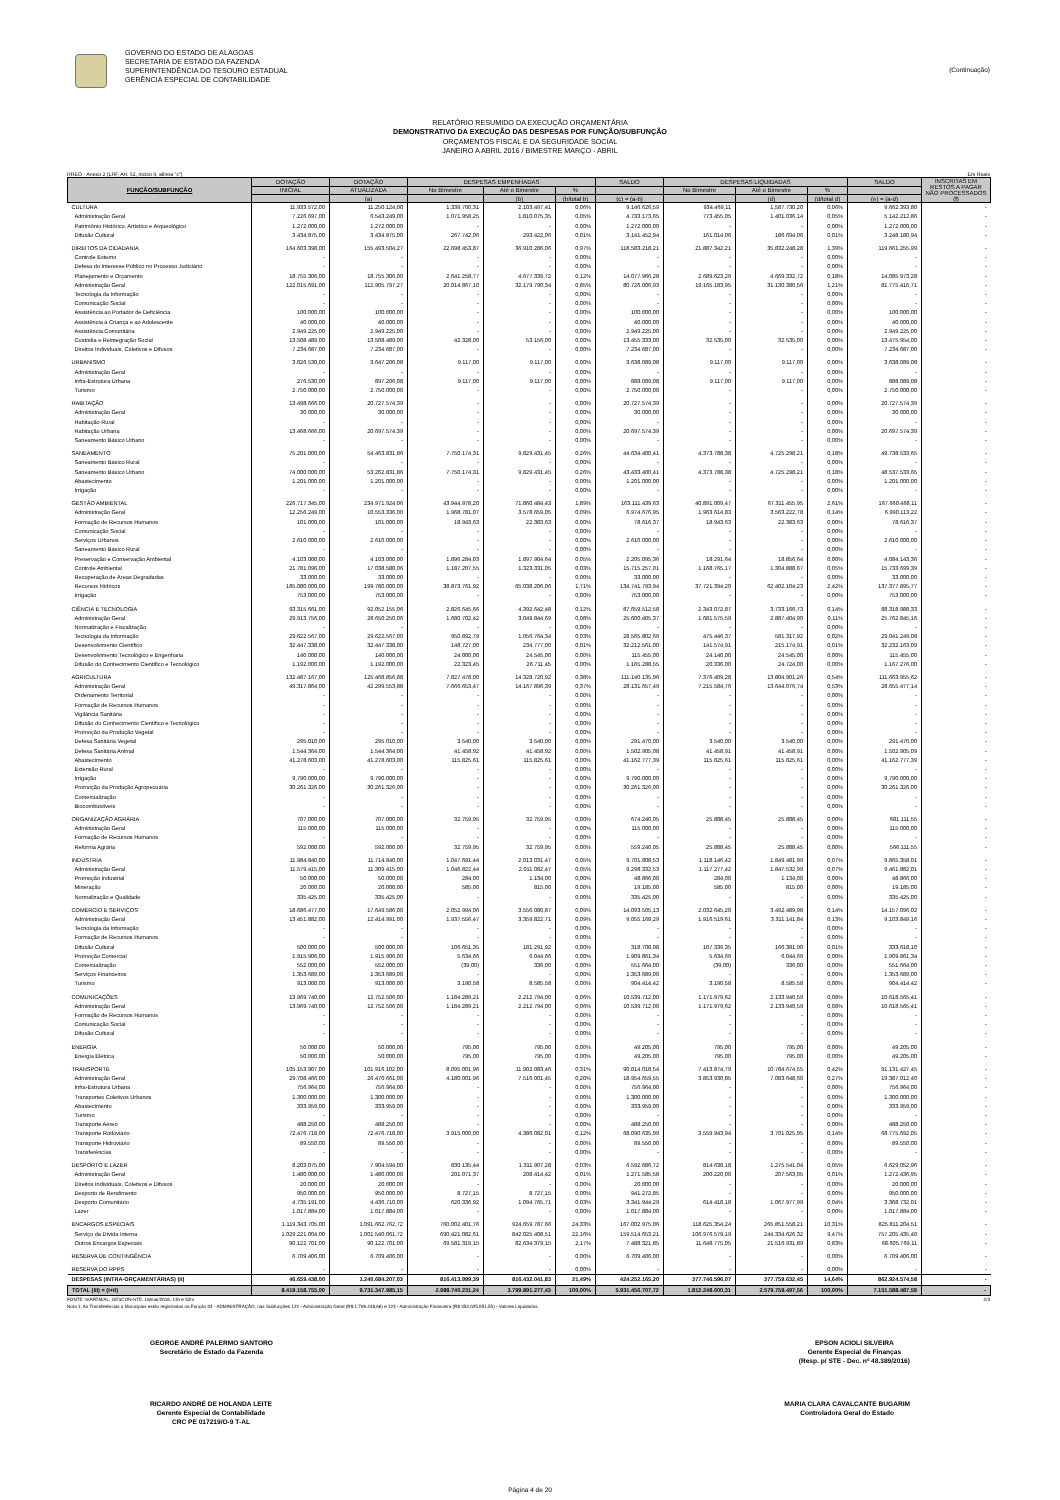GOVERNO DO ESTADO DE ALAGOAS
SECRETARIA DE ESTADO DA FAZENDA
SUPERINTENDÊNCIA DO TESOURO ESTADUAL
GERÊNCIA ESPECIAL DE CONTABILIDADE
(Continuação)
RELATÓRIO RESUMIDO DA EXECUÇÃO ORÇAMENTÁRIA
DEMONSTRATIVO DA EXECUÇÃO DAS DESPESAS POR FUNÇÃO/SUBFUNÇÃO
ORÇAMENTOS FISCAL E DA SEGURIDADE SOCIAL
JANEIRO A ABRIL 2016 / BIMESTRE MARÇO - ABRIL
RREO - Anexo 2 (LRF, Art. 52, inciso II, alínea "c") Em Reais
| FUNÇÃO/SUBFUNÇÃO | DOTAÇÃO | DOTAÇÃO | DESPESAS EMPENHADAS | | | SALDO | DESPESAS LIQUIDADAS | | | SALDO | INSCRITAS EM RESTOS A PAGAR NÃO PROCESSADOS (f) |
| --- | --- | --- | --- | --- | --- | --- | --- | --- | --- | --- | --- |
| | INICIAL | ATUALIZADA | No Bimestre | Até o Bimestre | % | | No Bimestre | Até o Bimestre | % | | |
| | | (a) | | (b) | (b/total b) | (c) = (a-b) | | (d) | (d/total d) | (e) = (a-d) | |
| CULTURA | 11.933.572,00 | 11.250.124,00 | 1.339.700,31 | 2.103.497,41 | 0,06% | 9.146.626,59 | 934.469,11 | 1.587.730,20 | 0,06% | 9.662.393,80 | - |
| Administração Geral | 7.226.697,00 | 6.543.249,00 | 1.071.958,25 | 1.810.075,35 | 0,05% | 4.733.173,65 | 773.455,05 | 1.401.036,14 | 0,05% | 5.142.212,86 | - |
| Patrimônio Histórico, Artístico e Arqueológico | 1.272.000,00 | 1.272.000,00 | - | - | 0,00% | 1.272.000,00 | - | - | 0,00% | 1.272.000,00 | - |
| Difusão Cultural | 3.434.875,00 | 3.434.875,00 | 267.742,06 | 293.422,06 | 0,01% | 3.141.452,94 | 161.014,06 | 186.694,06 | 0,01% | 3.248.180,94 | - |
| DIREITOS DA CIDADANIA | 164.603.398,00 | 155.493.504,27 | 22.698.453,87 | 36.910.286,06 | 0,97% | 118.583.218,21 | 21.887.342,21 | 35.832.248,28 | 1,39% | 119.661.255,99 | - |
| Controle Externo | - | - | - | - | 0,00% | - | - | - | 0,00% | - | - |
| Defesa do Interesse Público no Processo Judiciário | - | - | - | - | 0,00% | - | - | - | 0,00% | - | - |
| Planejamento e Orçamento | 18.755.306,00 | 18.755.306,00 | 2.641.258,77 | 4.677.339,72 | 0,12% | 14.077.966,28 | 2.689.623,26 | 4.669.332,72 | 0,18% | 14.085.973,28 | - |
| Administração Geral | 122.015.691,00 | 112.905.797,27 | 20.014.867,10 | 32.179.790,34 | 0,85% | 80.726.006,93 | 19.165.183,95 | 31.130.380,56 | 1,21% | 81.775.416,71 | - |
| Tecnologia da Informação | - | - | - | - | 0,00% | - | - | - | 0,00% | - | - |
| Comunicação Social | - | - | - | - | 0,00% | - | - | - | 0,00% | - | - |
| Assistência ao Portador de Deficiência | 100.000,00 | 100.000,00 | - | - | 0,00% | 100.000,00 | - | - | 0,00% | 100.000,00 | - |
| Assistência à Criança e ao Adolescente | 40.000,00 | 40.000,00 | - | - | 0,00% | 40.000,00 | - | - | 0,00% | 40.000,00 | - |
| Assistência Comunitária | 2.949.225,00 | 2.949.225,00 | - | - | 0,00% | 2.949.225,00 | - | - | 0,00% | 2.949.225,00 | - |
| Custódia e Reintegração Social | 13.508.489,00 | 13.508.489,00 | 42.328,00 | 53.156,00 | 0,00% | 13.455.333,00 | 32.535,00 | 32.535,00 | 0,00% | 13.475.954,00 | - |
| Direitos Individuais, Coletivos e Difusos | 7.234.687,00 | 7.234.687,00 | - | - | 0,00% | 7.234.687,00 | - | - | 0,00% | 7.234.687,00 | - |
| URBANISMO | 3.026.530,00 | 3.647.206,08 | 9.117,00 | 9.117,00 | 0,00% | 3.638.089,08 | 9.117,00 | 9.117,00 | 0,00% | 3.638.089,08 | - |
| Administração Geral | - | - | - | - | 0,00% | - | - | - | 0,00% | - | - |
| Infra-Estrutura Urbana | 276.530,00 | 897.206,08 | 9.117,00 | 9.117,00 | 0,00% | 888.089,08 | 9.117,00 | 9.117,00 | 0,00% | 888.089,08 | - |
| Turismo | 2.750.000,00 | 2.750.000,00 | - | - | 0,00% | 2.750.000,00 | - | - | 0,00% | 2.750.000,00 | - |
| HABITAÇÃO | 13.498.666,00 | 20.727.574,39 | - | - | 0,00% | 20.727.574,39 | - | - | 0,00% | 20.727.574,39 | - |
| Administração Geral | 30.000,00 | 30.000,00 | - | - | 0,00% | 30.000,00 | - | - | 0,00% | 30.000,00 | - |
| Habitação Rural | - | - | - | - | 0,00% | - | - | - | 0,00% | - | - |
| Habitação Urbana | 13.468.666,00 | 20.697.574,39 | - | - | 0,00% | 20.697.574,39 | - | - | 0,00% | 20.697.574,39 | - |
| Saneamento Básico Urbano | - | - | - | - | 0,00% | - | - | - | 0,00% | - | - |
| SANEAMENTO | 75.201.000,00 | 54.463.831,86 | 7.750.174,31 | 9.829.431,45 | 0,26% | 44.634.400,41 | 4.373.788,38 | 4.725.298,21 | 0,18% | 49.738.533,65 | - |
| Saneamento Básico Rural | - | - | - | - | 0,00% | - | - | - | 0,00% | - | - |
| Saneamento Básico Urbano | 74.000.000,00 | 53.262.831,86 | 7.750.174,31 | 9.829.431,45 | 0,26% | 43.433.400,41 | 4.373.788,38 | 4.725.298,21 | 0,18% | 48.537.533,65 | - |
| Abastecimento | 1.201.000,00 | 1.201.000,00 | - | - | 0,00% | 1.201.000,00 | - | - | 0,00% | 1.201.000,00 | - |
| Irrigação | - | - | - | - | 0,00% | - | - | - | 0,00% | - | - |
| GESTÃO AMBIENTAL | 226.717.345,00 | 234.971.924,06 | 43.944.978,20 | 71.860.484,43 | 1,89% | 163.111.439,63 | 40.891.009,47 | 67.311.455,95 | 2,61% | 167.660.468,11 | - |
| Administração Geral | 12.256.249,00 | 10.553.336,00 | 1.968.781,07 | 3.578.659,05 | 0,09% | 6.974.676,95 | 1.963.614,83 | 3.563.222,78 | 0,14% | 6.990.113,22 | - |
| Formação de Recursos Humanos | 101.000,00 | 101.000,00 | 18.943,63 | 22.383,63 | 0,00% | 78.616,37 | 18.943,63 | 22.383,63 | 0,00% | 78.616,37 | - |
| Comunicação Social | - | - | - | - | 0,00% | - | - | - | 0,00% | - | - |
| Serviços Urbanos | 2.610.000,00 | 2.610.000,00 | - | - | 0,00% | 2.610.000,00 | - | - | 0,00% | 2.610.000,00 | - |
| Saneamento Básico Rural | - | - | - | - | 0,00% | - | - | - | 0,00% | - | - |
| Preservação e Conservação Ambiental | 4.103.000,00 | 4.103.000,00 | 1.896.284,03 | 1.897.904,64 | 0,05% | 2.205.095,36 | 18.291,64 | 18.856,64 | 0,00% | 4.084.143,36 | - |
| Controle Ambiental | 21.781.096,00 | 17.038.588,06 | 1.187.207,55 | 1.323.331,05 | 0,03% | 15.715.257,01 | 1.168.765,17 | 1.304.888,67 | 0,05% | 15.733.699,39 | - |
| Recuperação de Áreas Degradadas | 33.000,00 | 33.000,00 | - | - | 0,00% | 33.000,00 | - | - | 0,00% | 33.000,00 | - |
| Recursos Hídricos | 185.080.000,00 | 199.780.000,00 | 38.873.761,92 | 65.038.206,06 | 1,71% | 134.741.793,94 | 37.721.394,20 | 62.402.104,23 | 2,42% | 137.377.895,77 | - |
| Irrigação | 753.000,00 | 753.000,00 | - | - | 0,00% | 753.000,00 | - | - | 0,00% | 753.000,00 | - |
| CIÊNCIA E TECNOLOGIA | 93.315.661,00 | 92.052.155,06 | 2.826.645,66 | 4.392.642,48 | 0,12% | 87.659.512,58 | 2.343.072,87 | 3.733.166,73 | 0,14% | 88.318.988,33 | - |
| Administração Geral | 29.913.756,00 | 28.650.250,06 | 1.680.702,42 | 3.049.844,69 | 0,08% | 25.600.405,37 | 1.681.575,59 | 2.887.404,90 | 0,11% | 25.762.845,16 | - |
| Normatização e Fiscalização | - | - | - | - | 0,00% | - | - | - | 0,00% | - | - |
| Tecnologia da Informação | 29.622.567,00 | 29.622.567,00 | 950.892,79 | 1.056.764,34 | 0,03% | 28.565.802,66 | 475.446,37 | 581.317,92 | 0,02% | 29.041.249,08 | - |
| Desenvolvimento Científico | 32.447.338,00 | 32.447.338,00 | 148.727,00 | 234.777,00 | 0,01% | 32.212.561,00 | 141.574,91 | 215.174,91 | 0,01% | 32.232.163,09 | - |
| Desenvolvimento Tecnológico e Engenharia | 140.000,00 | 140.000,00 | 24.000,00 | 24.545,00 | 0,00% | 115.455,00 | 24.140,00 | 24.545,00 | 0,00% | 115.455,00 | - |
| Difusão do Conhecimento Científico e Tecnológico | 1.192.000,00 | 1.192.000,00 | 22.323,45 | 26.711,45 | 0,00% | 1.165.288,55 | 20.336,00 | 24.724,00 | 0,00% | 1.167.276,00 | - |
| AGRICULTURA | 132.487.167,00 | 125.468.856,88 | 7.827.478,00 | 14.328.720,92 | 0,38% | 111.140.135,96 | 7.376.409,28 | 13.804.901,26 | 0,54% | 111.663.955,62 | - |
| Administração Geral | 49.317.864,00 | 42.299.553,88 | 7.666.653,47 | 14.167.896,39 | 0,37% | 28.131.657,49 | 7.215.584,76 | 13.644.076,74 | 0,53% | 28.655.477,14 | - |
| Ordenamento Territorial | - | - | - | - | 0,00% | - | - | - | 0,00% | - | - |
| Formação de Recursos Humanos | - | - | - | - | 0,00% | - | - | - | 0,00% | - | - |
| Vigilância Sanitária | - | - | - | - | 0,00% | - | - | - | 0,00% | - | - |
| Difusão do Conhecimento Científico e Tecnológico | - | - | - | - | 0,00% | - | - | - | 0,00% | - | - |
| Promoção da Produção Vegetal | - | - | - | - | 0,00% | - | - | - | 0,00% | - | - |
| Defesa Sanitária Vegetal | 295.010,00 | 295.010,00 | 3.540,00 | 3.540,00 | 0,00% | 291.470,00 | 3.540,00 | 3.540,00 | 0,00% | 291.470,00 | - |
| Defesa Sanitária Animal | 1.544.364,00 | 1.544.364,00 | 41.458,92 | 41.458,92 | 0,00% | 1.502.905,08 | 41.458,91 | 41.458,91 | 0,00% | 1.502.905,09 | - |
| Abastecimento | 41.278.603,00 | 41.278.603,00 | 115.825,61 | 115.825,61 | 0,00% | 41.162.777,39 | 115.825,61 | 115.825,61 | 0,00% | 41.162.777,39 | - |
| Extensão Rural | - | - | - | - | 0,00% | - | - | - | 0,00% | - | - |
| Irrigação | 9.790.000,00 | 9.790.000,00 | - | - | 0,00% | 9.790.000,00 | - | - | 0,00% | 9.790.000,00 | - |
| Promoção da Produção Agropecuária | 30.261.326,00 | 30.261.326,00 | - | - | 0,00% | 30.261.326,00 | - | - | 0,00% | 30.261.326,00 | - |
| Comercialização | - | - | - | - | 0,00% | - | - | - | 0,00% | - | - |
| Biocombustíveis | - | - | - | - | 0,00% | - | - | - | 0,00% | - | - |
| ORGANIZAÇÃO AGRÁRIA | 707.000,00 | 707.000,00 | 32.759,95 | 32.759,95 | 0,00% | 674.240,05 | 25.888,45 | 25.888,45 | 0,00% | 681.111,55 | - |
| Administração Geral | 115.000,00 | 115.000,00 | - | - | 0,00% | 115.000,00 | - | - | 0,00% | 115.000,00 | - |
| Formação de Recursos Humanos | - | - | - | - | 0,00% | - | - | - | 0,00% | - | - |
| Reforma Agrária | 592.000,00 | 592.000,00 | 32.759,95 | 32.759,95 | 0,00% | 559.240,05 | 25.888,45 | 25.888,45 | 0,00% | 566.111,55 | - |
| INDÚSTRIA | 11.984.840,00 | 11.714.840,00 | 1.047.691,44 | 2.013.031,47 | 0,05% | 9.701.808,53 | 1.118.146,42 | 1.849.481,99 | 0,07% | 9.865.358,01 | - |
| Administração Geral | 11.579.415,00 | 11.309.415,00 | 1.046.822,44 | 2.011.082,47 | 0,05% | 9.298.332,53 | 1.117.277,42 | 1.847.532,99 | 0,07% | 9.461.882,01 | - |
| Promoção Industrial | 50.000,00 | 50.000,00 | 284,00 | 1.134,00 | 0,00% | 48.866,00 | 284,00 | 1.134,00 | 0,00% | 48.866,00 | - |
| Mineração | 20.000,00 | 20.000,00 | 585,00 | 815,00 | 0,00% | 19.185,00 | 585,00 | 815,00 | 0,00% | 19.185,00 | - |
| Normalização e Qualidade | 335.425,00 | 335.425,00 | - | - | 0,00% | 335.425,00 | - | - | 0,00% | 335.425,00 | - |
| COMÉRCIO E SERVIÇOS | 18.686.477,00 | 17.649.586,00 | 2.052.994,06 | 3.556.080,87 | 0,09% | 14.093.505,13 | 2.032.645,20 | 3.492.489,98 | 0,14% | 14.157.096,02 | - |
| Administração Geral | 13.451.882,00 | 12.414.991,00 | 1.937.556,47 | 3.359.822,71 | 0,09% | 9.055.168,29 | 1.916.519,61 | 3.311.141,84 | 0,13% | 9.103.849,16 | - |
| Tecnologia da Informação | - | - | - | - | 0,00% | - | - | - | 0,00% | - | - |
| Formação de Recursos Humanos | - | - | - | - | 0,00% | - | - | - | 0,00% | - | - |
| Difusão Cultural | 500.000,00 | 500.000,00 | 106.651,35 | 181.291,92 | 0,00% | 318.708,08 | 107.339,35 | 166.381,90 | 0,01% | 333.618,10 | - |
| Promoção Comercial | 1.915.906,00 | 1.915.906,00 | 5.634,66 | 6.044,66 | 0,00% | 1.909.861,34 | 5.634,66 | 6.044,66 | 0,00% | 1.909.861,34 | - |
| Comercialização | 552.000,00 | 552.000,00 | (39,00) | 336,00 | 0,00% | 551.664,00 | (39,00) | 336,00 | 0,00% | 551.664,00 | - |
| Serviços Financeiros | 1.353.689,00 | 1.353.689,00 | - | - | 0,00% | 1.353.689,00 | - | - | 0,00% | 1.353.689,00 | - |
| Turismo | 913.000,00 | 913.000,00 | 3.190,58 | 8.585,58 | 0,00% | 904.414,42 | 3.190,58 | 8.585,58 | 0,00% | 904.414,42 | - |
| COMUNICAÇÕES | 13.969.740,00 | 12.752.506,00 | 1.184.289,21 | 2.212.794,00 | 0,06% | 10.539.712,00 | 1.171.979,62 | 2.133.940,59 | 0,08% | 10.618.565,41 | - |
| Administração Geral | 13.969.740,00 | 12.752.506,00 | 1.184.289,21 | 2.212.794,00 | 0,06% | 10.539.712,00 | 1.171.979,62 | 2.133.940,59 | 0,08% | 10.618.565,41 | - |
| Formação de Recursos Humanos | - | - | - | - | 0,00% | - | - | - | 0,00% | - | - |
| Comunicação Social | - | - | - | - | 0,00% | - | - | - | 0,00% | - | - |
| Difusão Cultural | - | - | - | - | 0,00% | - | - | - | 0,00% | - | - |
| ENERGIA | 50.000,00 | 50.000,00 | 795,00 | 795,00 | 0,00% | 49.205,00 | 795,00 | 795,00 | 0,00% | 49.205,00 | - |
| Energia Elétrica | 50.000,00 | 50.000,00 | 795,00 | 795,00 | 0,00% | 49.205,00 | 795,00 | 795,00 | 0,00% | 49.205,00 | - |
| TRANSPORTE | 105.153.907,00 | 101.916.102,00 | 8.095.001,96 | 11.902.083,46 | 0,31% | 90.014.018,54 | 7.413.874,79 | 10.784.674,55 | 0,42% | 91.131.427,45 | - |
| Administração Geral | 29.708.466,00 | 26.470.661,00 | 4.180.001,96 | 7.516.001,45 | 0,20% | 18.954.659,55 | 3.853.930,85 | 7.083.648,60 | 0,27% | 19.387.012,40 | - |
| Infra-Estrutura Urbana | 756.964,00 | 756.964,00 | - | - | 0,00% | 756.964,00 | - | - | 0,00% | 756.964,00 | - |
| Transportes Coletivos Urbanos | 1.300.000,00 | 1.300.000,00 | - | - | 0,00% | 1.300.000,00 | - | - | 0,00% | 1.300.000,00 | - |
| Abastecimento | 333.959,00 | 333.959,00 | - | - | 0,00% | 333.959,00 | - | - | 0,00% | 333.959,00 | - |
| Turismo | - | - | - | - | 0,00% | - | - | - | 0,00% | - | - |
| Transporte Aéreo | 488.250,00 | 488.250,00 | - | - | 0,00% | 488.250,00 | - | - | 0,00% | 488.250,00 | - |
| Transporte Rodoviário | 72.476.718,00 | 72.476.718,00 | 3.915.000,00 | 4.386.082,01 | 0,12% | 68.090.635,99 | 3.559.943,94 | 3.701.025,95 | 0,14% | 68.775.692,05 | - |
| Transporte Hidroviário | 89.550,00 | 89.550,00 | - | - | 0,00% | 89.550,00 | - | - | 0,00% | 89.550,00 | - |
| Transferências | - | - | - | - | 0,00% | - | - | - | 0,00% | - | - |
| DESPORTO E LAZER | 8.203.075,00 | 7.904.594,00 | 830.135,44 | 1.311.907,28 | 0,03% | 6.592.686,72 | 814.638,18 | 1.275.541,04 | 0,05% | 6.629.052,96 | - |
| Administração Geral | 1.480.000,00 | 1.480.000,00 | 201.071,37 | 208.414,42 | 0,01% | 1.271.585,58 | 200.220,00 | 207.563,05 | 0,01% | 1.272.436,95 | - |
| Direitos Individuais, Coletivos e Difusos | 20.000,00 | 20.000,00 | - | - | 0,00% | 20.000,00 | - | - | 0,00% | 20.000,00 | - |
| Desporto de Rendimento | 950.000,00 | 950.000,00 | 8.727,15 | 8.727,15 | 0,00% | 941.272,85 | - | - | 0,00% | 950.000,00 | - |
| Desporto Comunitário | 4.735.191,00 | 4.436.710,00 | 620.336,92 | 1.094.765,71 | 0,03% | 3.341.944,29 | 614.418,18 | 1.067.977,99 | 0,04% | 3.368.732,01 | - |
| Lazer | 1.017.884,00 | 1.017.884,00 | - | - | 0,00% | 1.017.884,00 | - | - | 0,00% | 1.017.884,00 | - |
| ENCARGOS ESPECIAIS | 1.119.343.705,00 | 1.091.662.762,72 | 760.002.401,76 | 924.659.787,66 | 24,33% | 167.002.975,06 | 118.625.354,24 | 265.851.558,21 | 10,31% | 825.811.204,51 | - |
| Serviço da Dívida Interna | 1.029.221.004,00 | 1.001.540.061,72 | 690.421.082,61 | 842.025.408,51 | 22,16% | 159.514.653,21 | 106.976.579,19 | 244.334.626,32 | 9,47% | 757.205.435,40 | - |
| Outros Encargos Especiais | 90.122.701,00 | 90.122.701,00 | 69.581.319,15 | 82.634.379,15 | 2,17% | 7.488.321,85 | 11.648.775,05 | 21.516.931,89 | 0,83% | 68.605.769,11 | - |
| RESERVA DE CONTINGÊNCIA | 6.709.406,00 | 6.709.406,00 | - | - | 0,00% | 6.709.406,00 | - | - | 0,00% | 6.709.406,00 | - |
| RESERVA DO RPPS | - | - | - | - | 0,00% | - | - | - | 0,00% | - | - |
| DESPESAS (INTRA-ORÇAMENTÁRIAS) (II) | 46.659.438,00 | 1.240.684.207,03 | 816.413.999,39 | 816.432.041,83 | 21,49% | 424.252.165,20 | 377.746.596,07 | 377.759.632,45 | 14,64% | 862.924.574,58 | - |
| TOTAL (III) = (I+II) | 8.419.158.755,00 | 9.731.347.985,15 | 2.988.740.231,24 | 3.799.891.277,43 | 100,00% | 5.931.456.707,72 | 1.812.248.600,31 | 2.579.759.497,56 | 100,00% | 7.151.588.487,59 | - |
FONTE: SIAFEM/AL, GESCON-STE, 18/mai/2016, 13h e 52m 2/3
Nota 1: As Transferências a Municípios estão registradas na Função 04 - ADMINISTRAÇÃO, nas Subfunções 122 - Administração Geral (R$ 1.769.448,66) e 123 - Administração Financeira (R$ 354.025.951,55) - Valores Liquidados.
GEORGE ANDRÉ PALERMO SANTORO
Secretário de Estado da Fazenda
EPSON ACIOLI SILVEIRA
Gerente Especial de Finanças
(Resp. p/ STE - Dec. nº 48.389/2016)
RICARDO ANDRÉ DE HOLANDA LEITE
Gerente Especial de Contabilidade
CRC PE 017219/O-9 T-AL
MARIA CLARA CAVALCANTE BUGARIM
Controladora Geral do Estado
Página 4 de 20